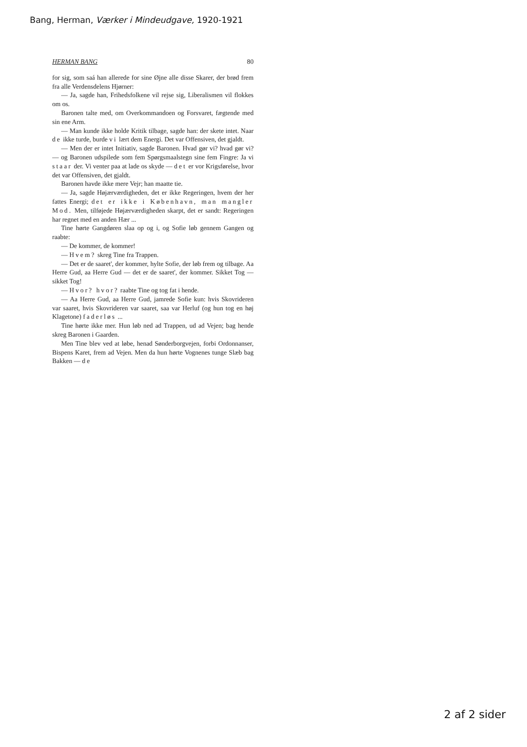Bang, Herman, Værker i Mindeudgave, 1920-1921
HERMAN BANG 80
for sig, som saá han allerede for sine Øjne alle disse Skarer, der brød frem fra alle Verdensdelens Hjørner:
— Ja, sagde han, Frihedsfolkene vil rejse sig, Liberalismen vil flokkes om os.
Baronen talte med, om Overkommandoen og Forsvaret, fægtende med sin ene Arm.
— Man kunde ikke holde Kritik tilbage, sagde han: der skete intet. Naar de ikke turde, burde vi lært dem Energi. Det var Offensiven, det gjaldt.
— Men der er intet Initiativ, sagde Baronen. Hvad gør vi? hvad gør vi? — og Baronen udspilede som fem Spørgsmaalstegn sine fem Fingre: Ja vi staar der. Vi venter paa at lade os skyde — det er vor Krigsførelse, hvor det var Offensiven, det gjaldt.
Baronen havde ikke mere Vejr; han maatte tie.
— Ja, sagde Højærværdigheden, det er ikke Regeringen, hvem der her fattes Energi; det er ikke i København, man mangler Mod. Men, tilføjede Højærværdigheden skarpt, det er sandt: Regeringen har regnet med en anden Hær ...
Tine hørte Gangdøren slaa op og i, og Sofie løb gennem Gangen og raabte:
— De kommer, de kommer!
— Hvem? skreg Tine fra Trappen.
— Det er de saaret', der kommer, hylte Sofie, der løb frem og tilbage. Aa Herre Gud, aa Herre Gud — det er de saaret', der kommer. Sikket Tog — sikket Tog!
— Hvor? hvor? raabte Tine og tog fat i hende.
— Aa Herre Gud, aa Herre Gud, jamrede Sofie kun: hvis Skovrideren var saaret, hvis Skovrideren var saaret, saa var Herluf (og hun tog en høj Klagetone) faderløs ...
Tine hørte ikke mer. Hun løb ned ad Trappen, ud ad Vejen; bag hende skreg Baronen i Gaarden.
Men Tine blev ved at løbe, henad Sønderborgvejen, forbi Ordonnanser, Bispens Karet, frem ad Vejen. Men da hun hørte Vognenes tunge Slæb bag Bakken — de
2 af 2 sider